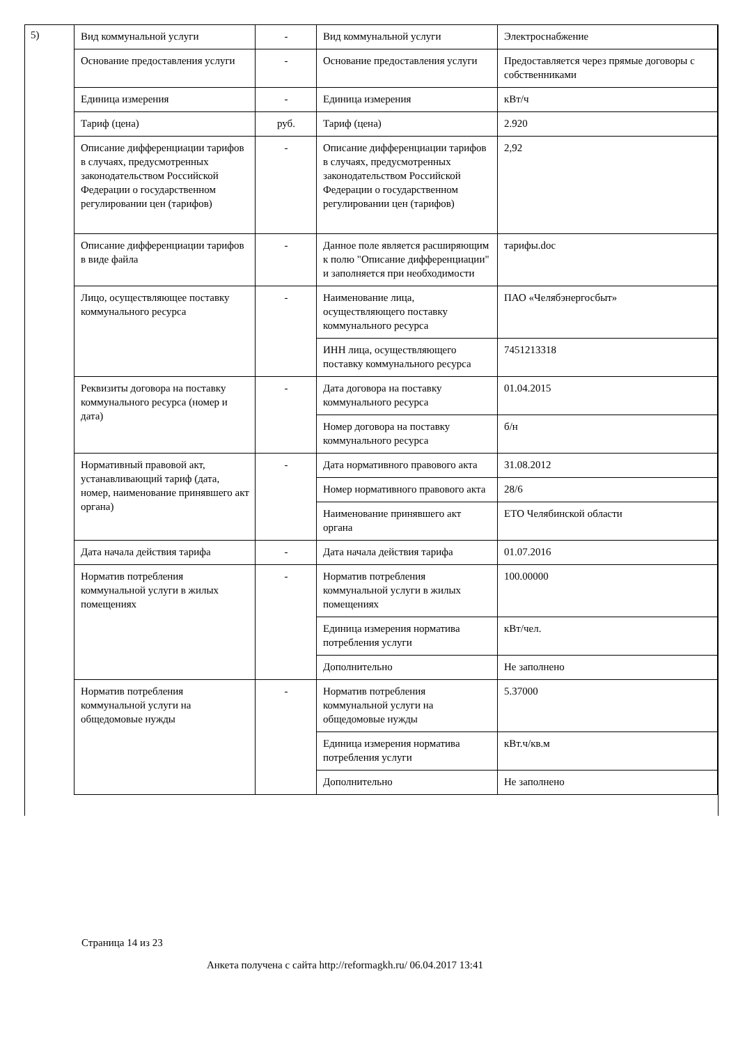5)
| Вид коммунальной услуги | - | Вид коммунальной услуги | Электроснабжение |
| Основание предоставления услуги | - | Основание предоставления услуги | Предоставляется через прямые договоры с собственниками |
| Единица измерения | - | Единица измерения | кВт/ч |
| Тариф (цена) | руб. | Тариф (цена) | 2.920 |
| Описание дифференциации тарифов в случаях, предусмотренных законодательством Российской Федерации о государственном регулировании цен (тарифов) | - | Описание дифференциации тарифов в случаях, предусмотренных законодательством Российской Федерации о государственном регулировании цен (тарифов) | 2,92 |
| Описание дифференциации тарифов в виде файла | - | Данное поле является расширяющим к полю "Описание дифференциации" и заполняется при необходимости | тарифы.doc |
| Лицо, осуществляющее поставку коммунального ресурса | - | Наименование лица, осуществляющего поставку коммунального ресурса | ПАО «Челябэнергосбыт» |
| | | ИНН лица, осуществляющего поставку коммунального ресурса | 7451213318 |
| Реквизиты договора на поставку коммунального ресурса (номер и дата) | - | Дата договора на поставку коммунального ресурса | 01.04.2015 |
| | | Номер договора на поставку коммунального ресурса | б/н |
| Нормативный правовой акт, устанавливающий тариф (дата, номер, наименование принявшего акт органа) | - | Дата нормативного правового акта | 31.08.2012 |
| | | Номер нормативного правового акта | 28/6 |
| | | Наименование принявшего акт органа | ЕТО Челябинской области |
| Дата начала действия тарифа | - | Дата начала действия тарифа | 01.07.2016 |
| Норматив потребления коммунальной услуги в жилых помещениях | - | Норматив потребления коммунальной услуги в жилых помещениях | 100.00000 |
| | | Единица измерения норматива потребления услуги | кВт/чел. |
| | | Дополнительно | Не заполнено |
| Норматив потребления коммунальной услуги на общедомовые нужды | - | Норматив потребления коммунальной услуги на общедомовые нужды | 5.37000 |
| | | Единица измерения норматива потребления услуги | кВт.ч/кв.м |
| | | Дополнительно | Не заполнено |
Страница 14 из 23
Анкета получена с сайта http://reformagkh.ru/ 06.04.2017 13:41